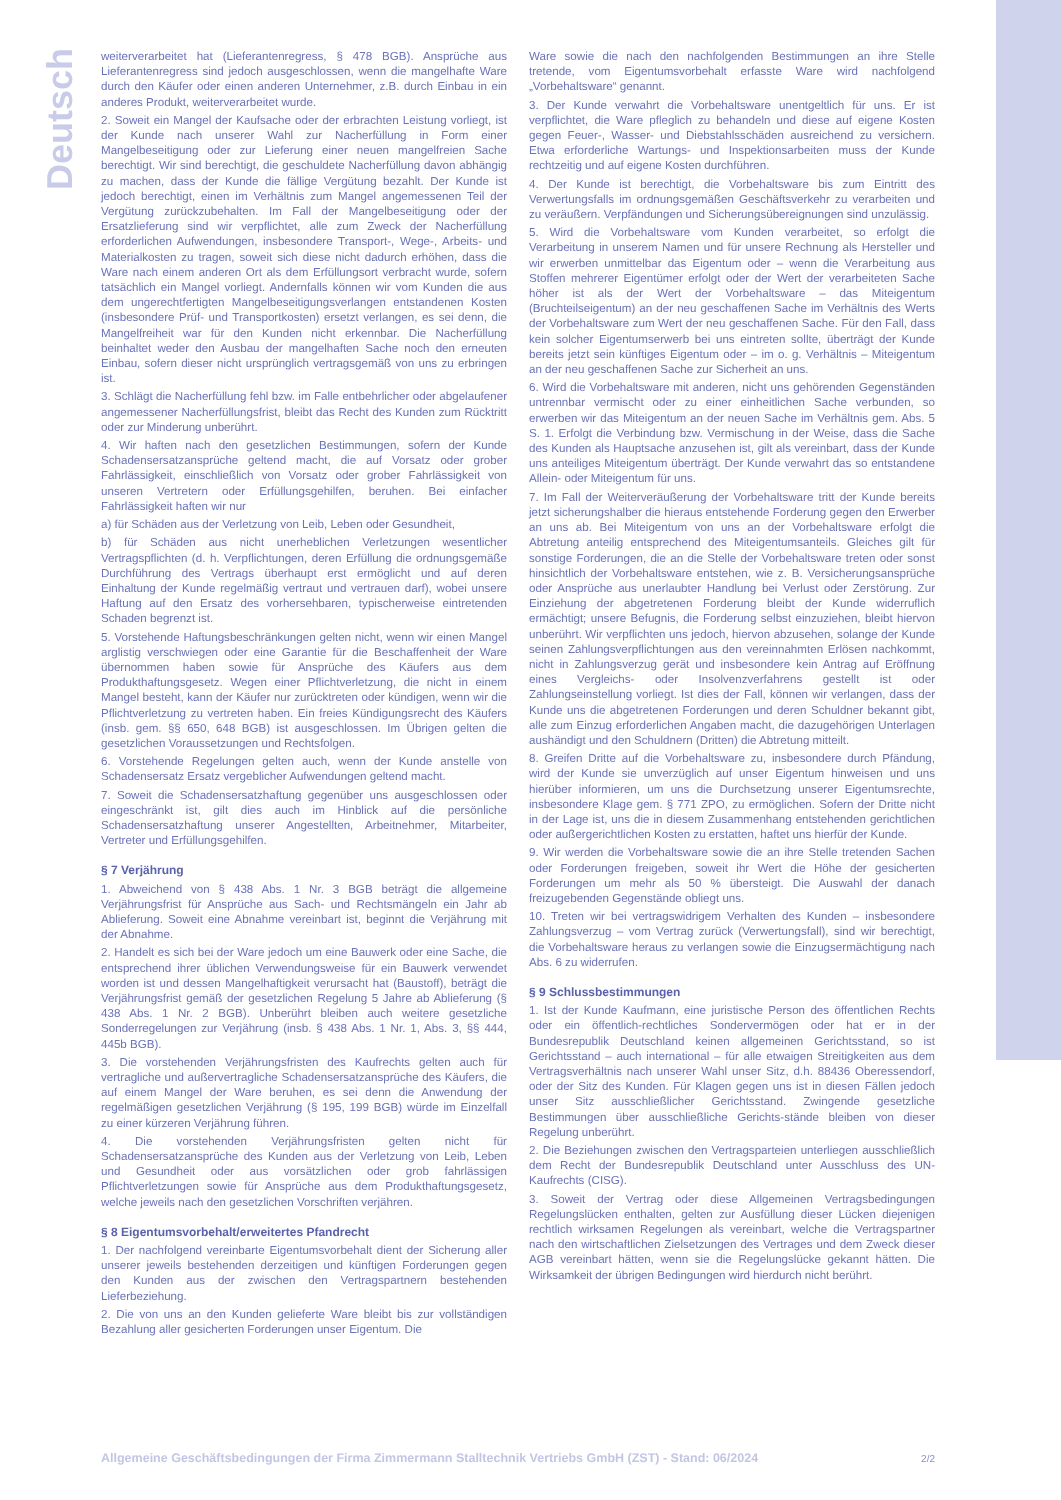Deutsch
weiterverarbeitet hat (Lieferantenregress, § 478 BGB). Ansprüche aus Lieferantenregress sind jedoch ausgeschlossen, wenn die mangelhafte Ware durch den Käufer oder einen anderen Unternehmer, z.B. durch Einbau in ein anderes Produkt, weiterverarbeitet wurde.
2. Soweit ein Mangel der Kaufsache oder der erbrachten Leistung vorliegt, ist der Kunde nach unserer Wahl zur Nacherfüllung in Form einer Mangelbeseitigung oder zur Lieferung einer neuen mangelfreien Sache berechtigt. Wir sind berechtigt, die geschuldete Nacherfüllung davon abhängig zu machen, dass der Kunde die fällige Vergütung bezahlt. Der Kunde ist jedoch berechtigt, einen im Verhältnis zum Mangel angemessenen Teil der Vergütung zurückzubehalten. Im Fall der Mangelbeseitigung oder der Ersatzlieferung sind wir verpflichtet, alle zum Zweck der Nacherfüllung erforderlichen Aufwendungen, insbesondere Transport-, Wege-, Arbeits- und Materialkosten zu tragen, soweit sich diese nicht dadurch erhöhen, dass die Ware nach einem anderen Ort als dem Erfüllungsort verbracht wurde, sofern tatsächlich ein Mangel vorliegt. Andernfalls können wir vom Kunden die aus dem ungerechtfertigten Mangelbeseitigungsverlangen entstandenen Kosten (insbesondere Prüf- und Transportkosten) ersetzt verlangen, es sei denn, die Mangelfreiheit war für den Kunden nicht erkennbar. Die Nacherfüllung beinhaltet weder den Ausbau der mangelhaften Sache noch den erneuten Einbau, sofern dieser nicht ursprünglich vertragsgemäß von uns zu erbringen ist.
3. Schlägt die Nacherfüllung fehl bzw. im Falle entbehrlicher oder abgelaufener angemessener Nacherfüllungsfrist, bleibt das Recht des Kunden zum Rücktritt oder zur Minderung unberührt.
4. Wir haften nach den gesetzlichen Bestimmungen, sofern der Kunde Schadensersatzansprüche geltend macht, die auf Vorsatz oder grober Fahrlässigkeit, einschließlich von Vorsatz oder grober Fahrlässigkeit von unseren Vertretern oder Erfüllungsgehilfen, beruhen. Bei einfacher Fahrlässigkeit haften wir nur
a) für Schäden aus der Verletzung von Leib, Leben oder Gesundheit,
b) für Schäden aus nicht unerheblichen Verletzungen wesentlicher Vertragspflichten (d. h. Verpflichtungen, deren Erfüllung die ordnungsgemäße Durchführung des Vertrags überhaupt erst ermöglicht und auf deren Einhaltung der Kunde regelmäßig vertraut und vertrauen darf), wobei unsere Haftung auf den Ersatz des vorhersehbaren, typischerweise eintretenden Schaden begrenzt ist.
5. Vorstehende Haftungsbeschränkungen gelten nicht, wenn wir einen Mangel arglistig verschwiegen oder eine Garantie für die Beschaffenheit der Ware übernommen haben sowie für Ansprüche des Käufers aus dem Produkthaftungsgesetz. Wegen einer Pflichtverletzung, die nicht in einem Mangel besteht, kann der Käufer nur zurücktreten oder kündigen, wenn wir die Pflichtverletzung zu vertreten haben. Ein freies Kündigungsrecht des Käufers (insb. gem. §§ 650, 648 BGB) ist ausgeschlossen. Im Übrigen gelten die gesetzlichen Voraussetzungen und Rechtsfolgen.
6. Vorstehende Regelungen gelten auch, wenn der Kunde anstelle von Schadensersatz Ersatz vergeblicher Aufwendungen geltend macht.
7. Soweit die Schadensersatzhaftung gegenüber uns ausgeschlossen oder eingeschränkt ist, gilt dies auch im Hinblick auf die persönliche Schadensersatzhaftung unserer Angestellten, Arbeitnehmer, Mitarbeiter, Vertreter und Erfüllungsgehilfen.
§ 7 Verjährung
1. Abweichend von § 438 Abs. 1 Nr. 3 BGB beträgt die allgemeine Verjährungsfrist für Ansprüche aus Sach- und Rechtsmängeln ein Jahr ab Ablieferung. Soweit eine Abnahme vereinbart ist, beginnt die Verjährung mit der Abnahme.
2. Handelt es sich bei der Ware jedoch um eine Bauwerk oder eine Sache, die entsprechend ihrer üblichen Verwendungsweise für ein Bauwerk verwendet worden ist und dessen Mangelhaftigkeit verursacht hat (Baustoff), beträgt die Verjährungsfrist gemäß der gesetzlichen Regelung 5 Jahre ab Ablieferung (§ 438 Abs. 1 Nr. 2 BGB). Unberührt bleiben auch weitere gesetzliche Sonderregelungen zur Verjährung (insb. § 438 Abs. 1 Nr. 1, Abs. 3, §§ 444, 445b BGB).
3. Die vorstehenden Verjährungsfristen des Kaufrechts gelten auch für vertragliche und außervertragliche Schadensersatzansprüche des Käufers, die auf einem Mangel der Ware beruhen, es sei denn die Anwendung der regelmäßigen gesetzlichen Verjährung (§ 195, 199 BGB) würde im Einzelfall zu einer kürzeren Verjährung führen.
4. Die vorstehenden Verjährungsfristen gelten nicht für Schadensersatzansprüche des Kunden aus der Verletzung von Leib, Leben und Gesundheit oder aus vorsätzlichen oder grob fahrlässigen Pflichtverletzungen sowie für Ansprüche aus dem Produkthaftungsgesetz, welche jeweils nach den gesetzlichen Vorschriften verjähren.
§ 8 Eigentumsvorbehalt/erweitertes Pfandrecht
1. Der nachfolgend vereinbarte Eigentumsvorbehalt dient der Sicherung aller unserer jeweils bestehenden derzeitigen und künftigen Forderungen gegen den Kunden aus der zwischen den Vertragspartnern bestehenden Lieferbeziehung.
2. Die von uns an den Kunden gelieferte Ware bleibt bis zur vollständigen Bezahlung aller gesicherten Forderungen unser Eigentum. Die
Ware sowie die nach den nachfolgenden Bestimmungen an ihre Stelle tretende, vom Eigentumsvorbehalt erfasste Ware wird nachfolgend „Vorbehaltsware“ genannt.
3. Der Kunde verwahrt die Vorbehaltsware unentgeltlich für uns. Er ist verpflichtet, die Ware pfleglich zu behandeln und diese auf eigene Kosten gegen Feuer-, Wasser- und Diebstahlsschäden ausreichend zu versichern. Etwa erforderliche Wartungs- und Inspektionsarbeiten muss der Kunde rechtzeitig und auf eigene Kosten durchführen.
4. Der Kunde ist berechtigt, die Vorbehaltsware bis zum Eintritt des Verwertungsfalls im ordnungsgemäßen Geschäftsverkehr zu verarbeiten und zu veräußern. Verpfändungen und Sicherungsübereignungen sind unzulässig.
5. Wird die Vorbehaltsware vom Kunden verarbeitet, so erfolgt die Verarbeitung in unserem Namen und für unsere Rechnung als Hersteller und wir erwerben unmittelbar das Eigentum oder – wenn die Verarbeitung aus Stoffen mehrerer Eigentümer erfolgt oder der Wert der verarbeiteten Sache höher ist als der Wert der Vorbehaltsware – das Miteigentum (Bruchteilseigentum) an der neu geschaffenen Sache im Verhältnis des Werts der Vorbehaltsware zum Wert der neu geschaffenen Sache. Für den Fall, dass kein solcher Eigentumserwerb bei uns eintreten sollte, überträgt der Kunde bereits jetzt sein künftiges Eigentum oder – im o. g. Verhältnis – Miteigentum an der neu geschaffenen Sache zur Sicherheit an uns.
6. Wird die Vorbehaltsware mit anderen, nicht uns gehörenden Gegenständen untrennbar vermischt oder zu einer einheitlichen Sache verbunden, so erwerben wir das Miteigentum an der neuen Sache im Verhältnis gem. Abs. 5 S. 1. Erfolgt die Verbindung bzw. Vermischung in der Weise, dass die Sache des Kunden als Hauptsache anzusehen ist, gilt als vereinbart, dass der Kunde uns anteiliges Miteigentum überträgt. Der Kunde verwahrt das so entstandene Allein- oder Miteigentum für uns.
7. Im Fall der Weiterveräußerung der Vorbehaltsware tritt der Kunde bereits jetzt sicherungshalber die hieraus entstehende Forderung gegen den Erwerber an uns ab. Bei Miteigentum von uns an der Vorbehaltsware erfolgt die Abtretung anteilig entsprechend des Miteigentumsanteils. Gleiches gilt für sonstige Forderungen, die an die Stelle der Vorbehaltsware treten oder sonst hinsichtlich der Vorbehaltsware entstehen, wie z. B. Versicherungsansprüche oder Ansprüche aus unerlaubter Handlung bei Verlust oder Zerstörung. Zur Einziehung der abgetretenen Forderung bleibt der Kunde widerruflich ermächtigt; unsere Befugnis, die Forderung selbst einzuziehen, bleibt hiervon unberührt. Wir verpflichten uns jedoch, hiervon abzusehen, solange der Kunde seinen Zahlungsverpflichtungen aus den vereinnahmten Erlösen nachkommt, nicht in Zahlungsverzug gerät und insbesondere kein Antrag auf Eröffnung eines Vergleichs- oder Insolvenzverfahrens gestellt ist oder Zahlungseinstellung vorliegt. Ist dies der Fall, können wir verlangen, dass der Kunde uns die abgetretenen Forderungen und deren Schuldner bekannt gibt, alle zum Einzug erforderlichen Angaben macht, die dazugehörigen Unterlagen aushändigt und den Schuldnern (Dritten) die Abtretung mitteilt.
8. Greifen Dritte auf die Vorbehaltsware zu, insbesondere durch Pfändung, wird der Kunde sie unverzüglich auf unser Eigentum hinweisen und uns hierüber informieren, um uns die Durchsetzung unserer Eigentumsrechte, insbesondere Klage gem. § 771 ZPO, zu ermöglichen. Sofern der Dritte nicht in der Lage ist, uns die in diesem Zusammenhang entstehenden gerichtlichen oder außergerichtlichen Kosten zu erstatten, haftet uns hierfür der Kunde.
9. Wir werden die Vorbehaltsware sowie die an ihre Stelle tretenden Sachen oder Forderungen freigeben, soweit ihr Wert die Höhe der gesicherten Forderungen um mehr als 50 % übersteigt. Die Auswahl der danach freizugebenden Gegenstände obliegt uns.
10. Treten wir bei vertragswidrigem Verhalten des Kunden – insbesondere Zahlungsverzug – vom Vertrag zurück (Verwertungsfall), sind wir berechtigt, die Vorbehaltsware heraus zu verlangen sowie die Einzugsermächtigung nach Abs. 6 zu widerrufen.
§ 9 Schlussbestimmungen
1. Ist der Kunde Kaufmann, eine juristische Person des öffentlichen Rechts oder ein öffentlich-rechtliches Sondervermögen oder hat er in der Bundesrepublik Deutschland keinen allgemeinen Gerichtsstand, so ist Gerichtsstand – auch international – für alle etwaigen Streitigkeiten aus dem Vertragsverhältnis nach unserer Wahl unser Sitz, d.h. 88436 Oberessendorf, oder der Sitz des Kunden. Für Klagen gegen uns ist in diesen Fällen jedoch unser Sitz ausschließlicher Gerichtsstand. Zwingende gesetzliche Bestimmungen über ausschließliche Gerichts-stände bleiben von dieser Regelung unberührt.
2. Die Beziehungen zwischen den Vertragsparteien unterliegen ausschließlich dem Recht der Bundesrepublik Deutschland unter Ausschluss des UN-Kaufrechts (CISG).
3. Soweit der Vertrag oder diese Allgemeinen Vertragsbedingungen Regelungslücken enthalten, gelten zur Ausfüllung dieser Lücken diejenigen rechtlich wirksamen Regelungen als vereinbart, welche die Vertragspartner nach den wirtschaftlichen Zielsetzungen des Vertrages und dem Zweck dieser AGB vereinbart hätten, wenn sie die Regelungslücke gekannt hätten. Die Wirksamkeit der übrigen Bedingungen wird hierdurch nicht berührt.
Allgemeine Geschäftsbedingungen der Firma Zimmermann Stalltechnik Vertriebs GmbH (ZST) - Stand: 06/2024 2/2